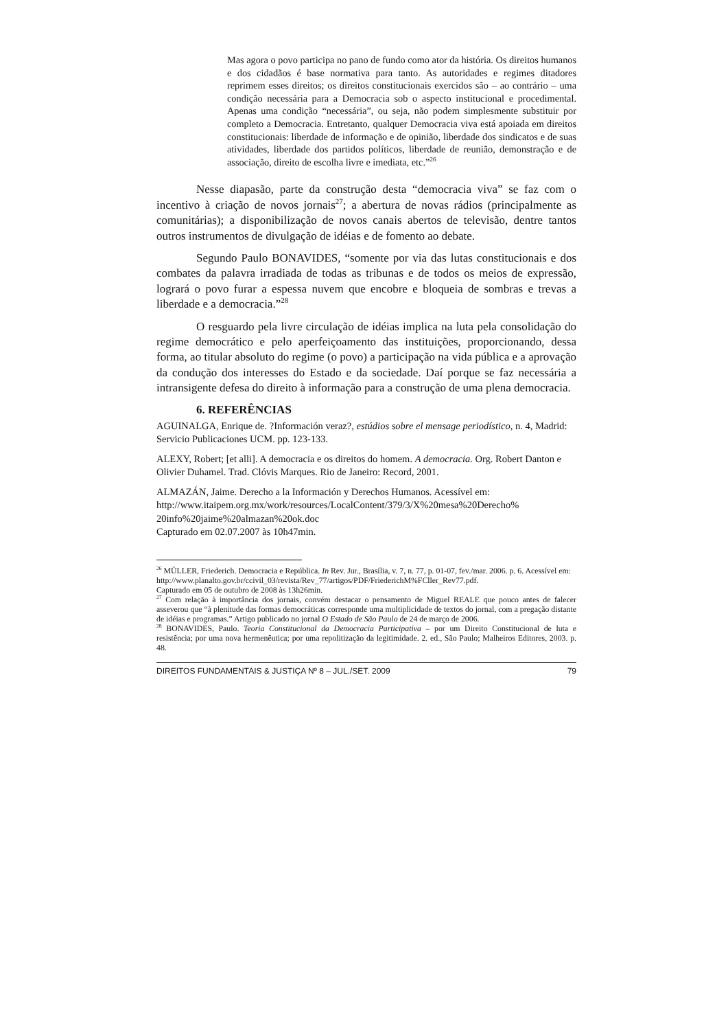Mas agora o povo participa no pano de fundo como ator da história. Os direitos humanos e dos cidadãos é base normativa para tanto. As autoridades e regimes ditadores reprimem esses direitos; os direitos constitucionais exercidos são – ao contrário – uma condição necessária para a Democracia sob o aspecto institucional e procedimental. Apenas uma condição “necessária”, ou seja, não podem simplesmente substituir por completo a Democracia. Entretanto, qualquer Democracia viva está apoiada em direitos constitucionais: liberdade de informação e de opinião, liberdade dos sindicatos e de suas atividades, liberdade dos partidos políticos, liberdade de reunião, demonstração e de associação, direito de escolha livre e imediata, etc.”<sup>26</sup>
Nesse diapasão, parte da construção desta “democracia viva” se faz com o incentivo à criação de novos jornais<sup>27</sup>; a abertura de novas rádios (principalmente as comunitárias); a disponibilização de novos canais abertos de televisão, dentre tantos outros instrumentos de divulgação de idéias e de fomento ao debate.
Segundo Paulo BONAVIDES, “somente por via das lutas constitucionais e dos combates da palavra irradiada de todas as tribunas e de todos os meios de expressão, logrará o povo furar a espessa nuvem que encobre e bloqueia de sombras e trevas a liberdade e a democracia.”<sup>28</sup>
O resguardo pela livre circulação de idéias implica na luta pela consolidação do regime democrático e pelo aperfeiçoamento das instituições, proporcionando, dessa forma, ao titular absoluto do regime (o povo) a participação na vida pública e a aprovação da condução dos interesses do Estado e da sociedade. Daí porque se faz necessária a intransigente defesa do direito à informação para a construção de uma plena democracia.
6. REFERÊNCIAS
AGUINALGA, Enrique de. ?Información veraz?, estúdios sobre el mensage periodístico, n. 4, Madrid: Servicio Publicaciones UCM. pp. 123-133.
ALEXY, Robert; [et alli]. A democracia e os direitos do homem. A democracia. Org. Robert Danton e Olivier Duhamel. Trad. Clóvis Marques. Rio de Janeiro: Record, 2001.
ALMAZÁN, Jaime. Derecho a la Información y Derechos Humanos. Acessível em:
http://www.itaipem.org.mx/work/resources/LocalContent/379/3/X%20mesa%20Derecho%
20info%20jaime%20almazan%20ok.doc
Capturado em 02.07.2007 às 10h47min.
<sup>26</sup> MÜLLER, Friederich. Democracia e República. In Rev. Jur., Brasília, v. 7, n. 77, p. 01-07, fev./mar. 2006. p. 6. Acessível em:
http://www.planalto.gov.br/ccivil_03/revista/Rev_77/artigos/PDF/FriederichM%FCller_Rev77.pdf.
Capturado em 05 de outubro de 2008 às 13h26min.
<sup>27</sup> Com relação à importância dos jornais, convém destacar o pensamento de Miguel REALE que pouco antes de falecer asseverou que “à plenitude das formas democráticas corresponde uma multiplicidade de textos do jornal, com a pregação distante de idéias e programas.” Artigo publicado no jornal O Estado de São Paulo de 24 de março de 2006.
<sup>28</sup> BONAVIDES, Paulo. Teoria Constitucional da Democracia Participativa – por um Direito Constitucional de luta e resistência; por uma nova hermenêutica; por uma repolitização da legitimidade. 2. ed., São Paulo; Malheiros Editores, 2003. p. 48.
DIREITOS FUNDAMENTAIS & JUSTIÇA Nº 8 – JUL./SET. 2009 79